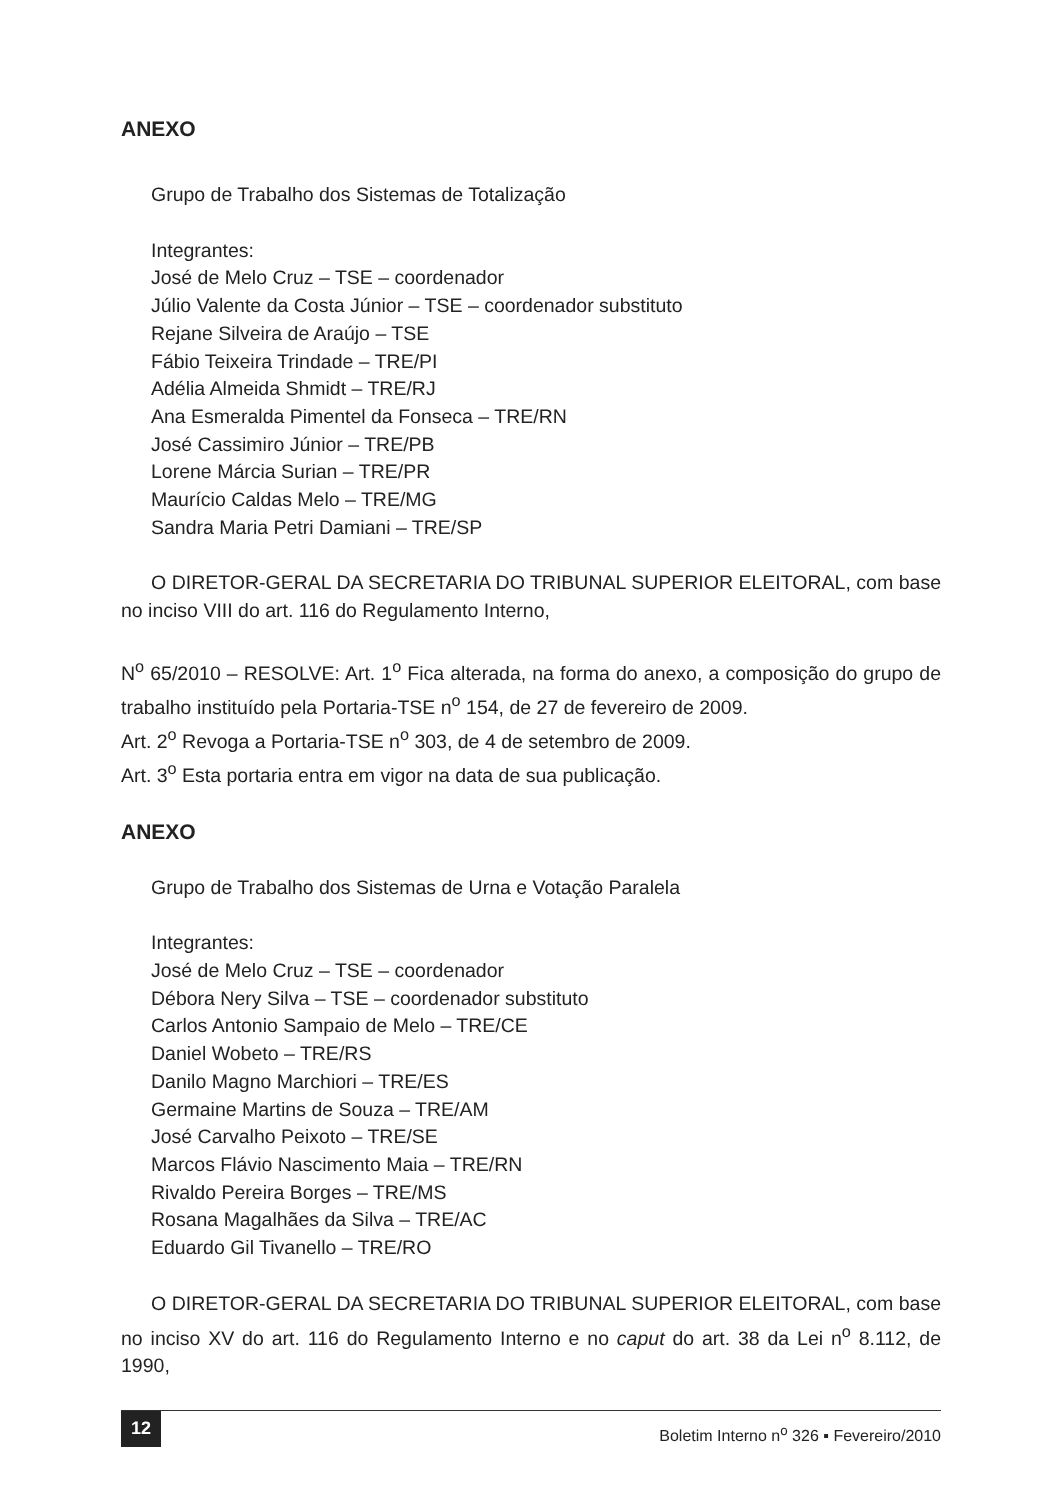ANEXO
Grupo de Trabalho dos Sistemas de Totalização
Integrantes:
José de Melo Cruz – TSE – coordenador
Júlio Valente da Costa Júnior – TSE – coordenador substituto
Rejane Silveira de Araújo – TSE
Fábio Teixeira Trindade – TRE/PI
Adélia Almeida Shmidt – TRE/RJ
Ana Esmeralda Pimentel da Fonseca – TRE/RN
José Cassimiro Júnior – TRE/PB
Lorene Márcia Surian – TRE/PR
Maurício Caldas Melo – TRE/MG
Sandra Maria Petri Damiani – TRE/SP
O DIRETOR-GERAL DA SECRETARIA DO TRIBUNAL SUPERIOR ELEITORAL, com base no inciso VIII do art. 116 do Regulamento Interno,
N<sup>o</sup> 65/2010 – RESOLVE: Art. 1<sup>o</sup> Fica alterada, na forma do anexo, a composição do grupo de trabalho instituído pela Portaria-TSE n<sup>o</sup> 154, de 27 de fevereiro de 2009.
Art. 2<sup>o</sup> Revoga a Portaria-TSE n<sup>o</sup> 303, de 4 de setembro de 2009.
Art. 3<sup>o</sup> Esta portaria entra em vigor na data de sua publicação.
ANEXO
Grupo de Trabalho dos Sistemas de Urna e Votação Paralela
Integrantes:
José de Melo Cruz – TSE – coordenador
Débora Nery Silva – TSE – coordenador substituto
Carlos Antonio Sampaio de Melo – TRE/CE
Daniel Wobeto – TRE/RS
Danilo Magno Marchiori – TRE/ES
Germaine Martins de Souza – TRE/AM
José Carvalho Peixoto – TRE/SE
Marcos Flávio Nascimento Maia – TRE/RN
Rivaldo Pereira Borges – TRE/MS
Rosana Magalhães da Silva – TRE/AC
Eduardo Gil Tivanello – TRE/RO
O DIRETOR-GERAL DA SECRETARIA DO TRIBUNAL SUPERIOR ELEITORAL, com base no inciso XV do art. 116 do Regulamento Interno e no caput do art. 38 da Lei n<sup>o</sup> 8.112, de 1990,
12 Boletim Interno n<sup>o</sup> 326 ▪ Fevereiro/2010